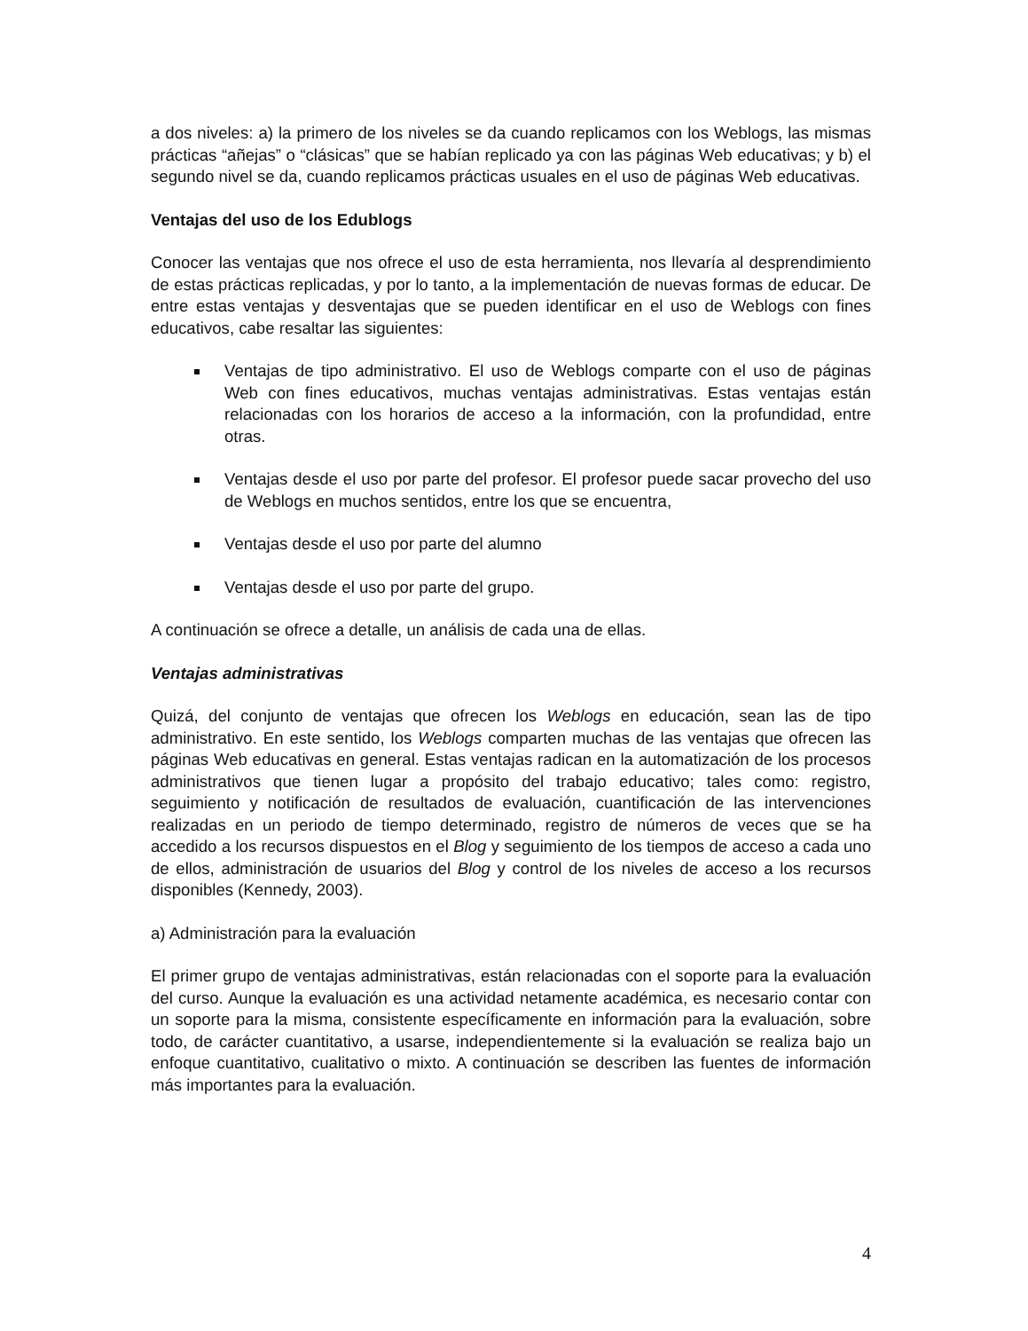a dos niveles: a) la primero de los niveles se da cuando replicamos con los Weblogs, las mismas prácticas “añejas” o “clásicas” que se habían replicado ya con las páginas Web educativas; y b) el segundo nivel se da, cuando replicamos prácticas usuales en el uso de páginas Web educativas.
Ventajas del uso de los Edublogs
Conocer las ventajas que nos ofrece el uso de esta herramienta, nos llevaría al desprendimiento de estas prácticas replicadas, y por lo tanto, a la implementación de nuevas formas de educar. De entre estas ventajas y desventajas que se pueden identificar en el uso de Weblogs con fines educativos, cabe resaltar las siguientes:
Ventajas de tipo administrativo. El uso de Weblogs comparte con el uso de páginas Web con fines educativos, muchas ventajas administrativas. Estas ventajas están relacionadas con los horarios de acceso a la información, con la profundidad, entre otras.
Ventajas desde el uso por parte del profesor. El profesor puede sacar provecho del uso de Weblogs en muchos sentidos, entre los que se encuentra,
Ventajas desde el uso por parte del alumno
Ventajas desde el uso por parte del grupo.
A continuación se ofrece a detalle, un análisis de cada una de ellas.
Ventajas administrativas
Quizá, del conjunto de ventajas que ofrecen los Weblogs en educación, sean las de tipo administrativo. En este sentido, los Weblogs comparten muchas de las ventajas que ofrecen las páginas Web educativas en general. Estas ventajas radican en la automatización de los procesos administrativos que tienen lugar a propósito del trabajo educativo; tales como: registro, seguimiento y notificación de resultados de evaluación, cuantificación de las intervenciones realizadas en un periodo de tiempo determinado, registro de números de veces que se ha accedido a los recursos dispuestos en el Blog y seguimiento de los tiempos de acceso a cada uno de ellos, administración de usuarios del Blog y control de los niveles de acceso a los recursos disponibles (Kennedy, 2003).
a) Administración para la evaluación
El primer grupo de ventajas administrativas, están relacionadas con el soporte para la evaluación del curso. Aunque la evaluación es una actividad netamente académica, es necesario contar con un soporte para la misma, consistente específicamente en información para la evaluación, sobre todo, de carácter cuantitativo, a usarse, independientemente si la evaluación se realiza bajo un enfoque cuantitativo, cualitativo o mixto. A continuación se describen las fuentes de información más importantes para la evaluación.
4